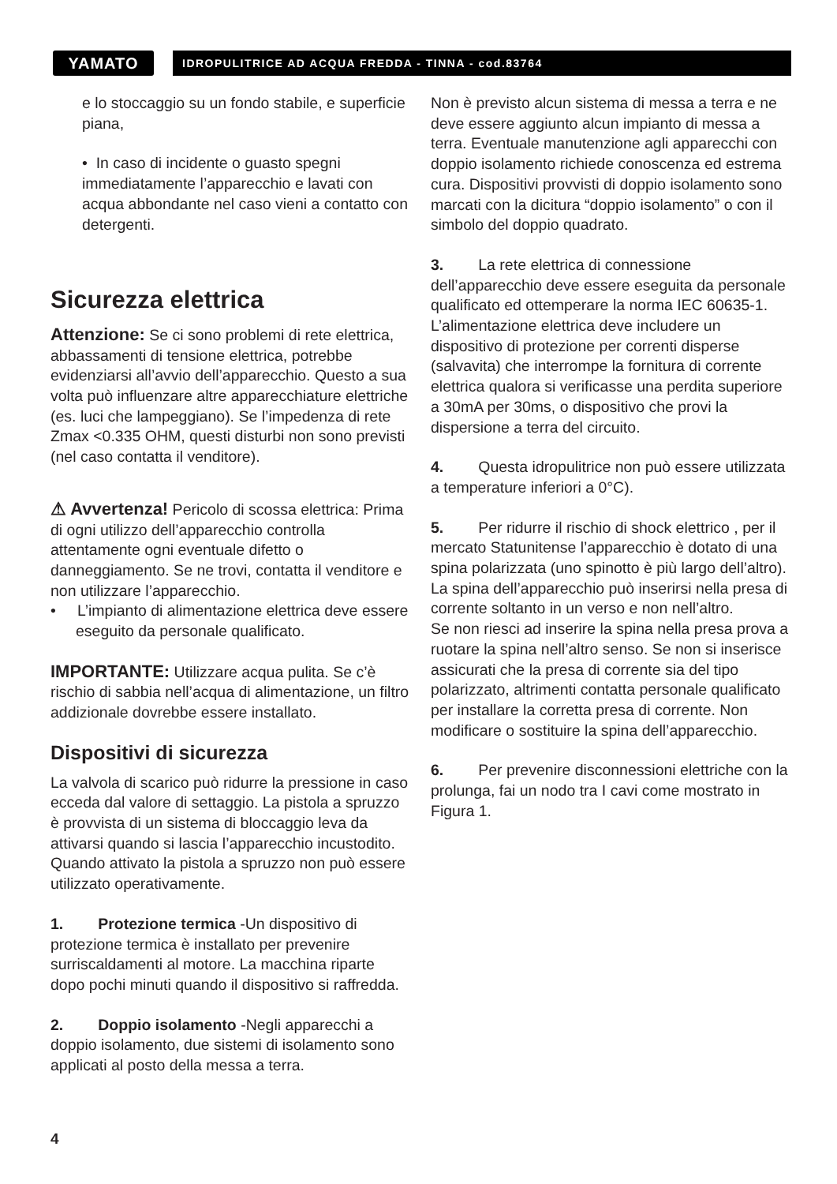YAMATO
IDROPULITRICE AD ACQUA FREDDA - TINNA - cod.83764
e lo stoccaggio su un fondo stabile, e superficie piana,
• In caso di incidente o guasto spegni immediatamente l’apparecchio e lavati con acqua abbondante nel caso vieni a contatto con detergenti.
Sicurezza elettrica
Attenzione: Se ci sono problemi di rete elettrica, abbassamenti di tensione elettrica, potrebbe evidenziarsi all’avvio dell’apparecchio. Questo a sua volta può influenzare altre apparecchiature elettriche (es. luci che lampeggiano). Se l’impedenza di rete Zmax <0.335 OHM, questi disturbi non sono previsti (nel caso contatta il venditore).
⚠ Avvertenza! Pericolo di scossa elettrica: Prima di ogni utilizzo dell’apparecchio controlla attentamente ogni eventuale difetto o danneggiamento. Se ne trovi, contatta il venditore e non utilizzare l’apparecchio.
• L’impianto di alimentazione elettrica deve essere eseguito da personale qualificato.
IMPORTANTE: Utilizzare acqua pulita. Se c’è rischio di sabbia nell’acqua di alimentazione, un filtro addizionale dovrebbe essere installato.
Dispositivi di sicurezza
La valvola di scarico può ridurre la pressione in caso ecceda dal valore di settaggio. La pistola a spruzzo è provvista di un sistema di bloccaggio leva da attivarsi quando si lascia l’apparecchio incustodito. Quando attivato la pistola a spruzzo non può essere utilizzato operativamente.
1. Protezione termica -Un dispositivo di protezione termica è installato per prevenire surriscaldamenti al motore. La macchina riparte dopo pochi minuti quando il dispositivo si raffredda.
2. Doppio isolamento -Negli apparecchi a doppio isolamento, due sistemi di isolamento sono applicati al posto della messa a terra.
Non è previsto alcun sistema di messa a terra e ne deve essere aggiunto alcun impianto di messa a terra. Eventuale manutenzione agli apparecchi con doppio isolamento richiede conoscenza ed estrema cura. Dispositivi provvisti di doppio isolamento sono marcati con la dicitura “doppio isolamento” o con il simbolo del doppio quadrato.
3. La rete elettrica di connessione dell’apparecchio deve essere eseguita da personale qualificato ed ottemperare la norma IEC 60635-1. L’alimentazione elettrica deve includere un dispositivo di protezione per correnti disperse (salvavita) che interrompe la fornitura di corrente elettrica qualora si verificasse una perdita superiore a 30mA per 30ms, o dispositivo che provi la dispersione a terra del circuito.
4. Questa idropulitrice non può essere utilizzata a temperature inferiori a 0°C).
5. Per ridurre il rischio di shock elettrico , per il mercato Statunitense l’apparecchio è dotato di una spina polarizzata (uno spinotto è più largo dell’altro). La spina dell’apparecchio può inserirsi nella presa di corrente soltanto in un verso e non nell’altro.
Se non riesci ad inserire la spina nella presa prova a ruotare la spina nell’altro senso. Se non si inserisce assicurati che la presa di corrente sia del tipo polarizzato, altrimenti contatta personale qualificato per installare la corretta presa di corrente. Non modificare o sostituire la spina dell’apparecchio.
6. Per prevenire disconnessioni elettriche con la prolunga, fai un nodo tra I cavi come mostrato in Figura 1.
4